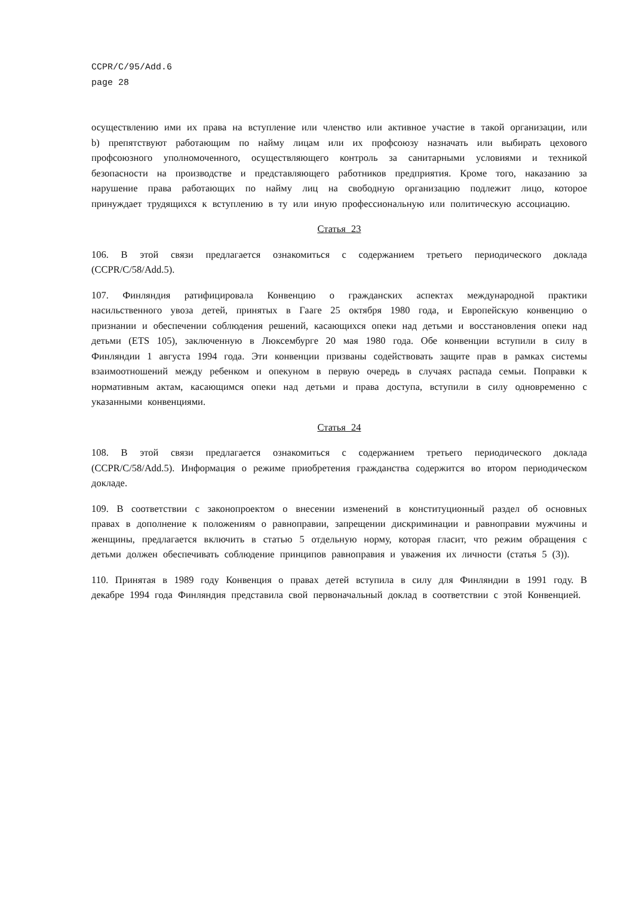CCPR/C/95/Add.6
page 28
осуществлению ими их права на вступление или членство или активное участие в такой организации, или b) препятствуют работающим по найму лицам или их профсоюзу назначать или выбирать цехового профсоюзного уполномоченного, осуществляющего контроль за санитарными условиями и техникой безопасности на производстве и представляющего работников предприятия. Кроме того, наказанию за нарушение права работающих по найму лиц на свободную организацию подлежит лицо, которое принуждает трудящихся к вступлению в ту или иную профессиональную или политическую ассоциацию.
Статья 23
106. В этой связи предлагается ознакомиться с содержанием третьего периодического доклада (CCPR/C/58/Add.5).
107. Финляндия ратифицировала Конвенцию о гражданских аспектах международной практики насильственного увоза детей, принятых в Гааге 25 октября 1980 года, и Европейскую конвенцию о признании и обеспечении соблюдения решений, касающихся опеки над детьми и восстановления опеки над детьми (ETS 105), заключенную в Люксембурге 20 мая 1980 года. Обе конвенции вступили в силу в Финляндии 1 августа 1994 года. Эти конвенции призваны содействовать защите прав в рамках системы взаимоотношений между ребенком и опекуном в первую очередь в случаях распада семьи. Поправки к нормативным актам, касающимся опеки над детьми и права доступа, вступили в силу одновременно с указанными конвенциями.
Статья 24
108. В этой связи предлагается ознакомиться с содержанием третьего периодического доклада (CCPR/C/58/Add.5). Информация о режиме приобретения гражданства содержится во втором периодическом докладе.
109. В соответствии с законопроектом о внесении изменений в конституционный раздел об основных правах в дополнение к положениям о равноправии, запрещении дискриминации и равноправии мужчины и женщины, предлагается включить в статью 5 отдельную норму, которая гласит, что режим обращения с детьми должен обеспечивать соблюдение принципов равноправия и уважения их личности (статья 5 (3)).
110. Принятая в 1989 году Конвенция о правах детей вступила в силу для Финляндии в 1991 году. В декабре 1994 года Финляндия представила свой первоначальный доклад в соответствии с этой Конвенцией.